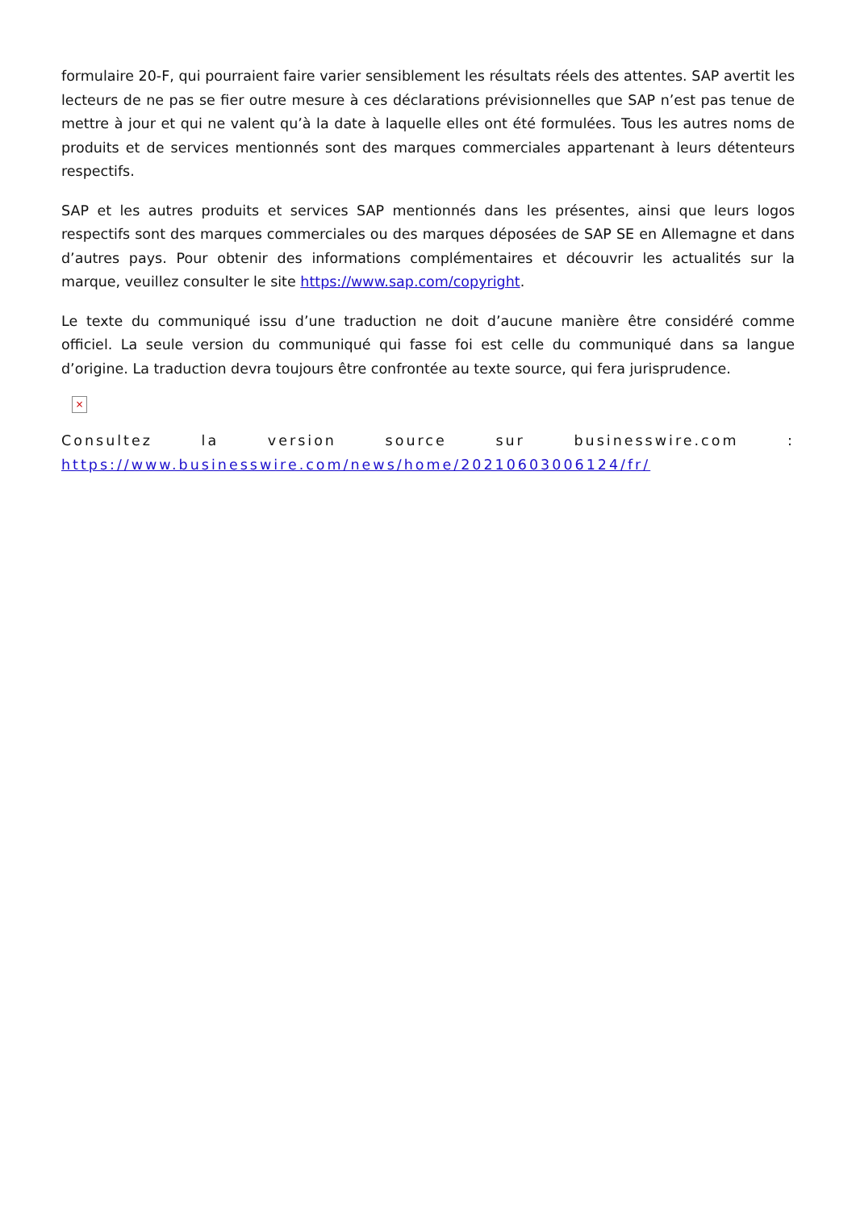formulaire 20-F, qui pourraient faire varier sensiblement les résultats réels des attentes. SAP avertit les lecteurs de ne pas se fier outre mesure à ces déclarations prévisionnelles que SAP n’est pas tenue de mettre à jour et qui ne valent qu’à la date à laquelle elles ont été formulées. Tous les autres noms de produits et de services mentionnés sont des marques commerciales appartenant à leurs détenteurs respectifs.
SAP et les autres produits et services SAP mentionnés dans les présentes, ainsi que leurs logos respectifs sont des marques commerciales ou des marques déposées de SAP SE en Allemagne et dans d’autres pays. Pour obtenir des informations complémentaires et découvrir les actualités sur la marque, veuillez consulter le site https://www.sap.com/copyright.
Le texte du communiqué issu d’une traduction ne doit d’aucune manière être considéré comme officiel. La seule version du communiqué qui fasse foi est celle du communiqué dans sa langue d’origine. La traduction devra toujours être confrontée au texte source, qui fera jurisprudence.
×
Consultez la version source sur businesswire.com : https://www.businesswire.com/news/home/20210603006124/fr/